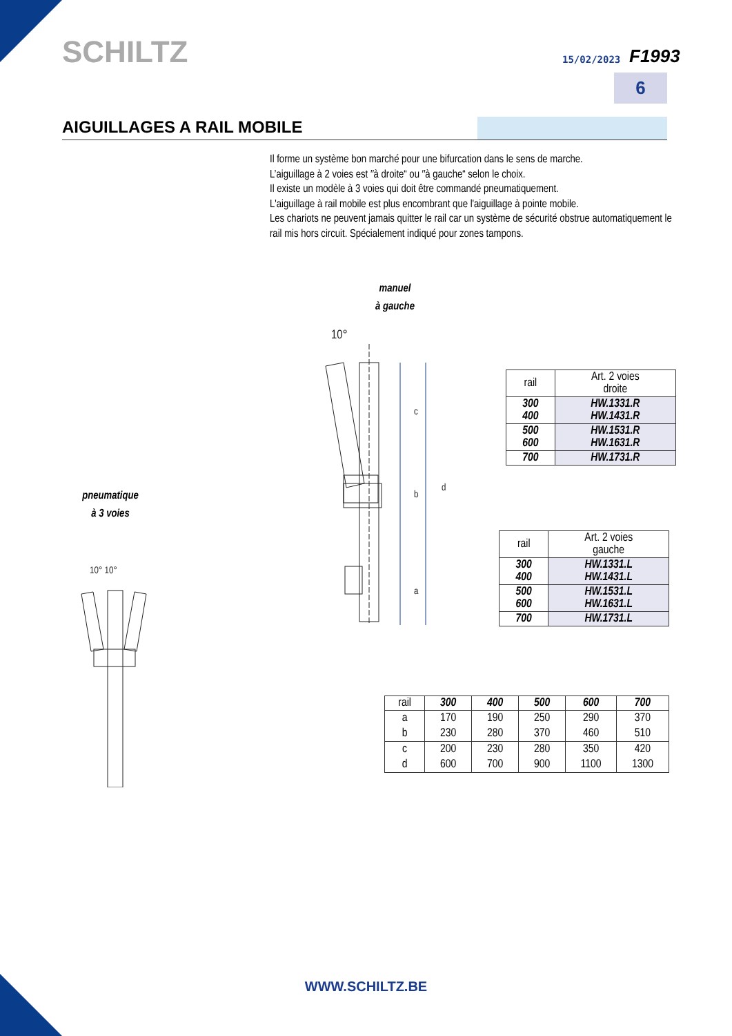SCHILTZ 15/02/2023 F1993
6
AIGUILLAGES A RAIL MOBILE
Il forme un système bon marché pour une bifurcation dans le sens de marche.
L’aiguillage à 2 voies est ″à droite“ ou ″à gauche“ selon le choix.
Il existe un modèle à 3 voies qui doit être commandé pneumatiquement.
L'aiguillage à rail mobile est plus encombrant que l'aiguillage à pointe mobile.
Les chariots ne peuvent jamais quitter le rail car un système de sécurité obstrue automatiquement le rail mis hors circuit. Spécialement indiqué pour zones tampons.
manuel
à gauche
pneumatique
à 3 voies
10°
c
b
a
d
10° 10°
| rail | Art. 2 voies droite |
| --- | --- |
| 300 400 | HW.1331.R HW.1431.R |
| 500 600 | HW.1531.R HW.1631.R |
| 700 | HW.1731.R |
| rail | Art. 2 voies gauche |
| --- | --- |
| 300 400 | HW.1331.L HW.1431.L |
| 500 600 | HW.1531.L HW.1631.L |
| 700 | HW.1731.L |
| rail | 300 | 400 | 500 | 600 | 700 |
| --- | --- | --- | --- | --- | --- |
| a | 170 | 190 | 250 | 290 | 370 |
| b | 230 | 280 | 370 | 460 | 510 |
| c | 200 | 230 | 280 | 350 | 420 |
| d | 600 | 700 | 900 | 1100 | 1300 |
WWW.SCHILTZ.BE